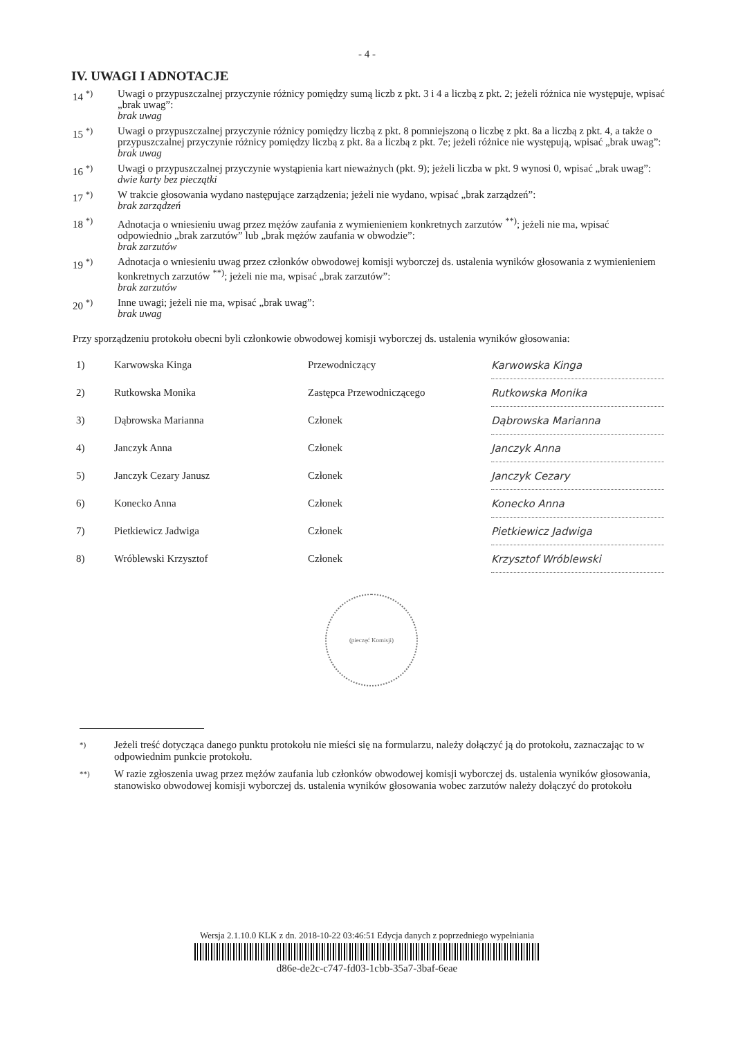- 4 -
IV. UWAGI I ADNOTACJE
14 <sup>*)</sup> Uwagi o przypuszczalnej przyczynie różnicy pomiędzy sumą liczb z pkt. 3 i 4 a liczbą z pkt. 2; jeżeli różnica nie występuje, wpisać „brak uwag”:
brak uwag
15 <sup>*)</sup> Uwagi o przypuszczalnej przyczynie różnicy pomiędzy liczbą z pkt. 8 pomniejszoną o liczbę z pkt. 8a a liczbą z pkt. 4, a także o przypuszczalnej przyczynie różnicy pomiędzy liczbą z pkt. 8a a liczbą z pkt. 7e; jeżeli różnice nie występują, wpisać „brak uwag”:
brak uwag
16 <sup>*)</sup> Uwagi o przypuszczalnej przyczynie wystąpienia kart nieważnych (pkt. 9); jeżeli liczba w pkt. 9 wynosi 0, wpisać „brak uwag”:
dwie karty bez pieczątki
17 <sup>*)</sup> W trakcie głosowania wydano następujące zarządzenia; jeżeli nie wydano, wpisać „brak zarządzeń”:
brak zarządzeń
18 <sup>*)</sup> Adnotacja o wniesieniu uwag przez mężów zaufania z wymienieniem konkretnych zarzutów <sup>**)</sup>; jeżeli nie ma, wpisać odpowiednio „brak zarzutów” lub „brak mężów zaufania w obwodzie”:
brak zarzutów
19 <sup>*)</sup> Adnotacja o wniesieniu uwag przez członków obwodowej komisji wyborczej ds. ustalenia wyników głosowania z wymienieniem konkretnych zarzutów <sup>**)</sup>; jeżeli nie ma, wpisać „brak zarzutów”:
brak zarzutów
20 <sup>*)</sup> Inne uwagi; jeżeli nie ma, wpisać „brak uwag”:
brak uwag
Przy sporządzeniu protokołu obecni byli członkowie obwodowej komisji wyborczej ds. ustalenia wyników głosowania:
| 1) | Karwowska Kinga | Przewodniczący | Karwowska Kinga |
| 2) | Rutkowska Monika | Zastępca Przewodniczącego | Rutkowska Monika |
| 3) | Dąbrowska Marianna | Członek | Dąbrowska Marianna |
| 4) | Janczyk Anna | Członek | Janczyk Anna |
| 5) | Janczyk Cezary Janusz | Członek | Janczyk Cezary |
| 6) | Konecko Anna | Członek | Konecko Anna |
| 7) | Pietkiewicz Jadwiga | Członek | Pietkiewicz Jadwiga |
| 8) | Wróblewski Krzysztof | Członek | Krzysztof Wróblewski |
(pieczęć Komisji)
*)
Jeżeli treść dotycząca danego punktu protokołu nie mieści się na formularzu, należy dołączyć ją do protokołu, zaznaczając to w odpowiednim punkcie protokołu.
**)
W razie zgłoszenia uwag przez mężów zaufania lub członków obwodowej komisji wyborczej ds. ustalenia wyników głosowania, stanowisko obwodowej komisji wyborczej ds. ustalenia wyników głosowania wobec zarzutów należy dołączyć do protokołu
Wersja 2.1.10.0 KLK z dn. 2018-10-22 03:46:51 Edycja danych z poprzedniego wypełniania
d86e-de2c-c747-fd03-1cbb-35a7-3baf-6eae